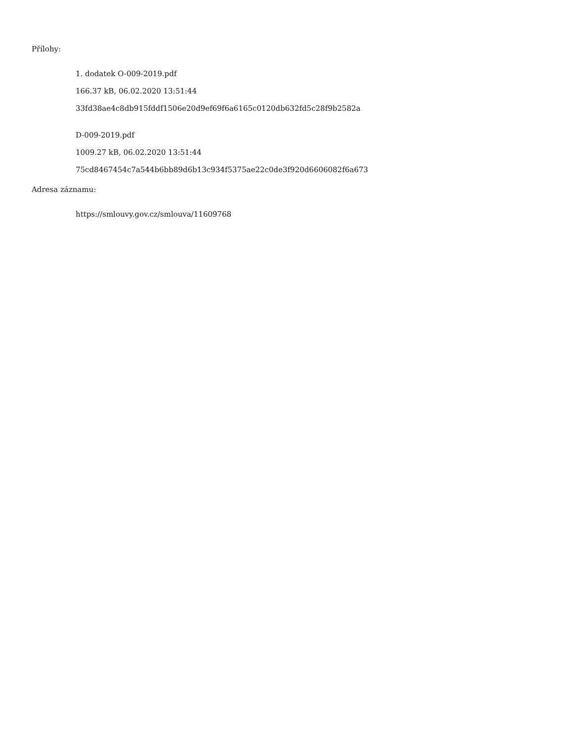Přílohy:
1. dodatek O-009-2019.pdf
166.37 kB, 06.02.2020 13:51:44
33fd38ae4c8db915fddf1506e20d9ef69f6a6165c0120db632fd5c28f9b2582a
D-009-2019.pdf
1009.27 kB, 06.02.2020 13:51:44
75cd8467454c7a544b6bb89d6b13c934f5375ae22c0de3f920d6606082f6a673
Adresa záznamu:
https://smlouvy.gov.cz/smlouva/11609768